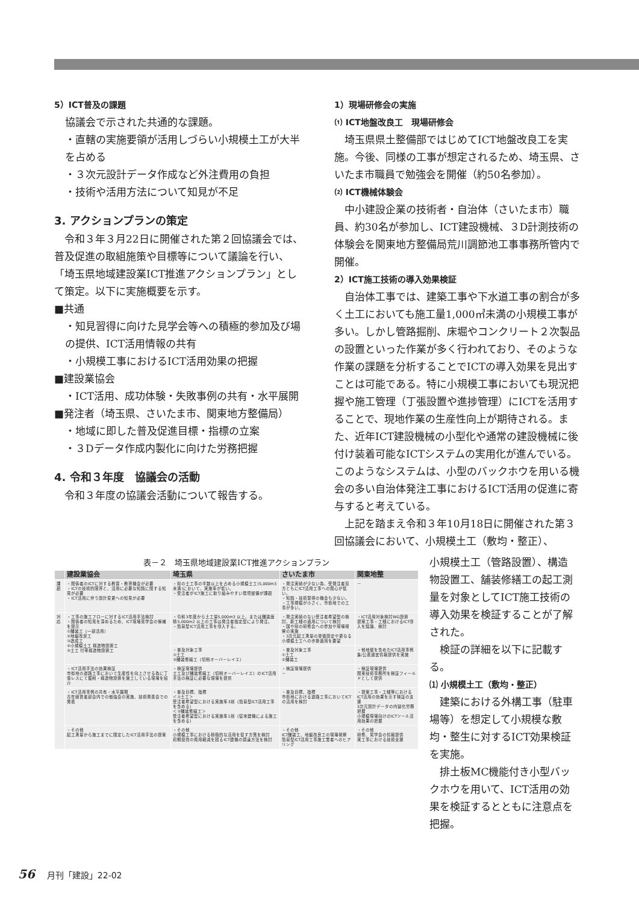5）ICT普及の課題
協議会で示された共通的な課題。
・直轄の実施要領が活用しづらい小規模土工が大半を占める
・３次元設計データ作成など外注費用の負担
・技術や活用方法について知見が不足
3. アクションプランの策定
　令和３年３月22日に開催された第２回協議会では、普及促進の取組施策や目標等について議論を行い、「埼玉県地域建設業ICT推進アクションプラン」として策定。以下に実施概要を示す。
■共通
・知見習得に向けた見学会等への積極的参加及び場の提供、ICT活用情報の共有
・小規模工事におけるICT活用効果の把握
■建設業協会
・ICT活用、成功体験・失敗事例の共有・水平展開
■発注者（埼玉県、さいたま市、関東地方整備局）
・地域に即した普及促進目標・指標の立案
・３Dデータ作成内製化に向けた労務把握
4. 令和３年度　協議会の活動
　令和３年度の協議会活動について報告する。
1）現場研修会の実施
⑴ ICT地盤改良工　現場研修会
　埼玉県県土整備部ではじめてICT地盤改良工を実施。今後、同様の工事が想定されるため、埼玉県、さいたま市職員で勉強会を開催（約50名参加）。
⑵ ICT機械体験会
　中小建設企業の技術者・自治体（さいたま市）職員、約30名が参加し、ICT建設機械、３D計測技術の体験会を関東地方整備局荒川調節池工事事務所管内で開催。
2）ICT施工技術の導入効果検証
　自治体工事では、建築工事や下水道工事の割合が多く土工においても施工量1,000㎥未満の小規模工事が多い。しかし管路掘削、床堀やコンクリート２次製品の設置といった作業が多く行われており、そのような作業の課題を分析することでICTの導入効果を見出すことは可能である。特に小規模工事においても現況把握や施工管理（丁張設置や進捗管理）にICTを活用することで、現地作業の生産性向上が期待される。また、近年ICT建設機械の小型化や通常の建設機械に後付け装着可能なICTシステムの実用化が進んでいる。このようなシステムは、小型のバックホウを用いる機会の多い自治体発注工事におけるICT活用の促進に寄与すると考えている。
　上記を踏まえ令和３年10月18日に開催された第３回協議会において、小規模土工（敷均・整正）、
表－２　埼玉県地域建設業ICT推進アクションプラン
| | 建設業協会 | 埼玉県 | さいたま市 | 関東地整 |
| --- | --- | --- | --- | --- |
| 課題 | ・関係者のICTに対する教習・教育機会が必要 ・ICTの技術的限界と、活用に必要な知識に関する知見が必要 ・ICT活用に伴う設計変更への知見が必要 | ・県の土工事の半数以上を占める小規模土工(5,000m3未満)において、実施率が低い。 ・受注者がICT施工に取り組みやすい環境整備が課題 | ・発注実績が少ない為、受発注者双方ともにICT活用工事への関心が低い。 ・知識・技術習得の機会も少ない。 ・工事規模が小さく、市街地での工事が多い。 | － |
| 対応 | ・工事の施工フローに対するICT活用手法検討 ・関係者の知見を深めるため、ICT現場見学会の候補を提示 ①舗装工（一部活用） ②地盤改良工 ③造成工 ④小規模土工 構造物設置工 ⑤土工 付帯構造物設置工 | ・令和3年度から土工量5,000m3 以上、または舗装面積5,000m2 以上の工事は発注者指定型により発注。 ・簡易型ICT活用工事を導入する。 | ・発注実績のない受注者希望型の検討、新工種の適用について検討 ・国や県の研修会への参加や現場視察の実施 ・3次元起工測量の単価設定や更なる小規模土工への歩掛適用を要望 | ・ICT活用対象検討WG設置 提案工事・工種におけるICT導入を議論、検討 |
| | | ・普及対象工事 ①土工 ②舗装修繕工（切削オーバーレイエ） | ・普及対象工事 ①土工 ②舗装工 | ・他地整を含めたICT活用事例集/公表適宜情報提供を実施 |
| | ・ICT活用手法の効果検証 市街地の道路工事において生産性を向上させる為に丁張レスにて掘削・構造物設置を施工している現場を紹介 | ・検証現場提供 土工及び舗装修繕工（切削オーバーレイエ）のICT活用手法の検証に必要な現場を提供 | ・検証現場提供 － | ・検証現場提供 関東技術事務所を検証フィールドとして提供 |
| | ・ICT活用事例の共有・水平展開 青年経営者部会内での勉強会の実施、技術発表会での発表 | ・普及目標、指標 ＜①土工＞ 受注者希望型における実施率3割（簡易型ICT活用工事を含める） ＜②舗装修繕工＞ 受注者希望型における実施率1割（従来建機による施工を含める） | ・普及目標、指標 市街地における道路工事においてICTの活用を検討 | ・提案工事・工種等におけるICT活用の効果を示す検証の支援 3次元設計データの内製化労務把握 小規模現場向けのICTツール活用効果の把握 |
| | ・その他 起工測量から施工までに限定したICT活用手法の提案 | ・その他 小規模工事における積極的な活用を促す方策を検討 初期投資の費用軽減を図るICT建機の調達方法を検討 | ・その他 ICT舗装工、地盤改良工の現場視察 簡易型ICT活用工事施工業者へのヒアリング | ・その他 研修、見学会の情報提供 実工事における技術支援 |
小規模土工（管路設置）、構造物設置工、舗装修繕工の起工測量を対象としてICT施工技術の導入効果を検証することが了解された。
　検証の詳細を以下に記載する。
⑴ 小規模土工（敷均・整正）
　建築における外構工事（駐車場等）を想定して小規模な敷均・整生に対するICT効果検証を実施。
　排土板MC機能付き小型バックホウを用いて、ICT活用の効果を検証するとともに注意点を把握。
56 月刊「建設」22-02